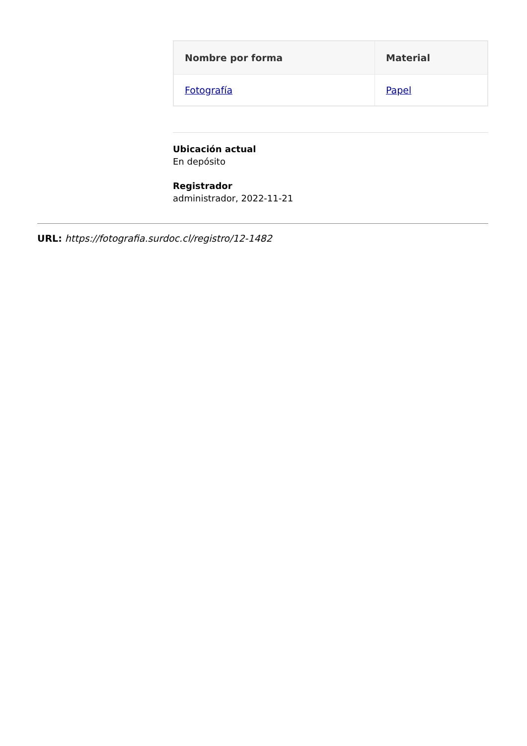| Nombre por forma | Material |
| --- | --- |
| Fotografía | Papel |
Ubicación actual
En depósito
Registrador
administrador, 2022-11-21
URL: https://fotografia.surdoc.cl/registro/12-1482